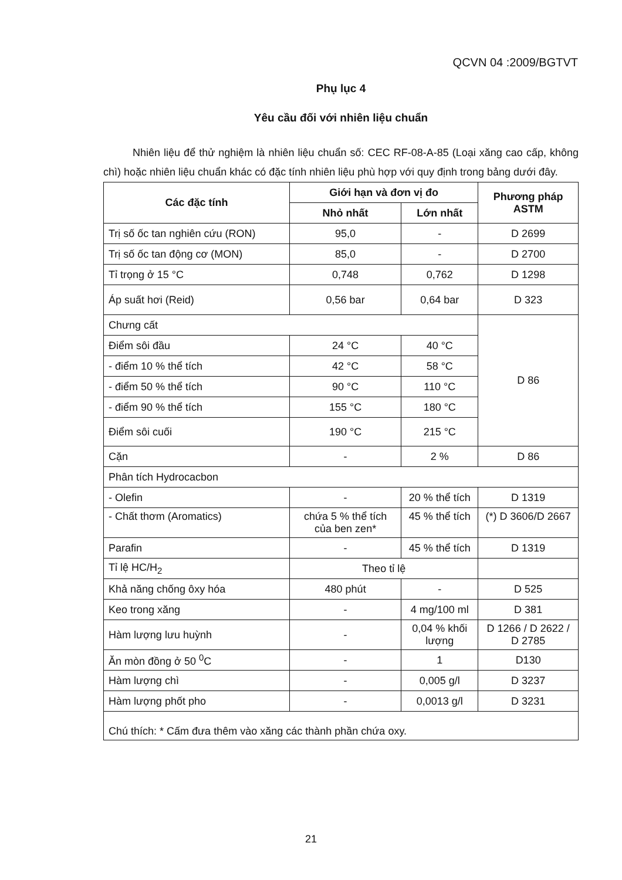QCVN 04 :2009/BGTVT
Phụ lục 4
Yêu cầu đối với nhiên liệu chuẩn
Nhiên liệu để thử nghiệm là nhiên liệu chuẩn số: CEC RF-08-A-85 (Loại xăng cao cấp, không chì) hoặc nhiên liệu chuẩn khác có đặc tính nhiên liệu phù hợp với quy định trong bảng dưới đây.
| Các đặc tính | Giới hạn và đơn vị đo | | Phương pháp ASTM |
| --- | --- | --- | --- |
| | Nhỏ nhất | Lớn nhất | |
| Trị số ốc tan nghiên cứu (RON) | 95,0 | - | D 2699 |
| Trị số ốc tan động cơ (MON) | 85,0 | - | D 2700 |
| Tỉ trọng ở 15 °C | 0,748 | 0,762 | D 1298 |
| Áp suất hơi (Reid) | 0,56 bar | 0,64 bar | D 323 |
| Chưng cất | | | D 86 |
| Điểm sôi đầu | 24 °C | 40 °C | |
| - điểm 10 % thể tích | 42 °C | 58 °C | |
| - điểm 50 % thể tích | 90 °C | 110 °C | |
| - điểm 90 % thể tích | 155 °C | 180 °C | |
| Điểm sôi cuối | 190 °C | 215 °C | |
| Cặn | - | 2 % | D 86 |
| Phân tích Hydrocacbon | | | |
| - Olefin | - | 20 % thể tích | D 1319 |
| - Chất thơm (Aromatics) | chứa 5 % thể tích của ben zen* | 45 % thể tích | (*) D 3606/D 2667 |
| Parafin | - | 45 % thể tích | D 1319 |
| Tỉ lệ HC/H<sub>2</sub> | Theo tỉ lệ | | |
| Khả năng chống ôxy hóa | 480 phút | - | D 525 |
| Keo trong xăng | - | 4 mg/100 ml | D 381 |
| Hàm lượng lưu huỳnh | - | 0,04 % khối lượng | D 1266 / D 2622 / D 2785 |
| Ăn mòn đồng ở 50 <sup>0</sup>C | - | 1 | D130 |
| Hàm lượng chì | - | 0,005 g/l | D 3237 |
| Hàm lượng phốt pho | - | 0,0013 g/l | D 3231 |
| Chú thích: * Cấm đưa thêm vào xăng các thành phần chứa oxy. | | | |
21